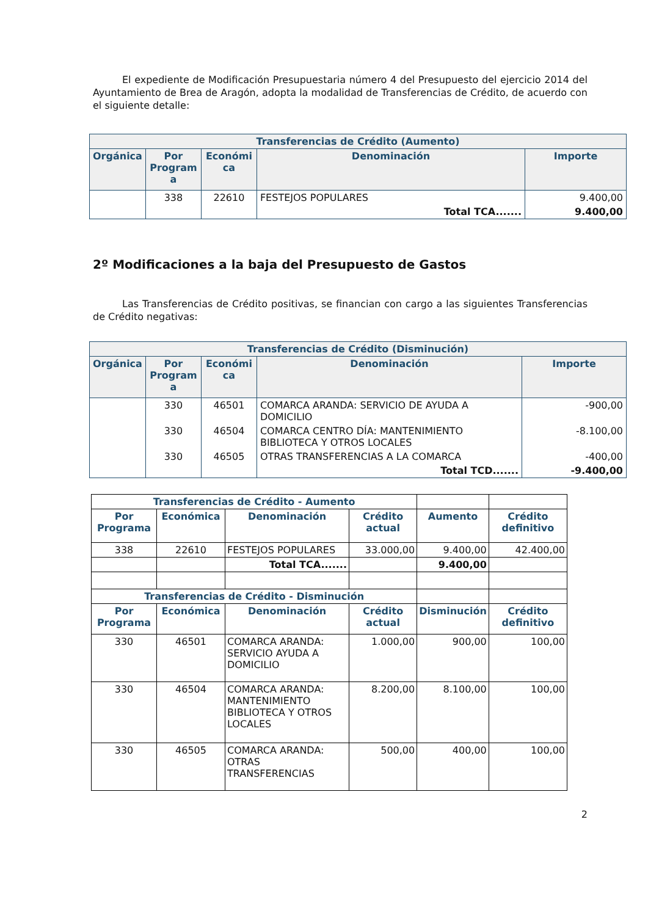El expediente de Modificación Presupuestaria número 4 del Presupuesto del ejercicio 2014 del Ayuntamiento de Brea de Aragón, adopta la modalidad de Transferencias de Crédito, de acuerdo con el siguiente detalle:
| Transferencias de Crédito (Aumento) | | | | |
| --- | --- | --- | --- | --- |
| Orgánica | Por Program a | Económi ca | Denominación | Importe |
| | 338 | 22610 | FESTEJOS POPULARES | 9.400,00 |
| | | | Total TCA....... | 9.400,00 |
2º Modificaciones a la baja del Presupuesto de Gastos
Las Transferencias de Crédito positivas, se financian con cargo a las siguientes Transferencias de Crédito negativas:
| Transferencias de Crédito (Disminución) | | | | |
| --- | --- | --- | --- | --- |
| Orgánica | Por Program a | Económi ca | Denominación | Importe |
| | 330 | 46501 | COMARCA ARANDA: SERVICIO DE AYUDA A DOMICILIO | -900,00 |
| | 330 | 46504 | COMARCA CENTRO DÍA: MANTENIMIENTO BIBLIOTECA Y OTROS LOCALES | -8.100,00 |
| | 330 | 46505 | OTRAS TRANSFERENCIAS A LA COMARCA | -400,00 |
| | | | Total TCD....... | -9.400,00 |
| Transferencias de Crédito - Aumento | | | | | |
| Por Programa | Económica | Denominación | Crédito actual | Aumento | Crédito definitivo |
| 338 | 22610 | FESTEJOS POPULARES | 33.000,00 | 9.400,00 | 42.400,00 |
| | | Total TCA....... | | 9.400,00 | |
| Transferencias de Crédito - Disminución | | | | | |
| Por Programa | Económica | Denominación | Crédito actual | Disminución | Crédito definitivo |
| 330 | 46501 | COMARCA ARANDA: SERVICIO AYUDA A DOMICILIO | 1.000,00 | 900,00 | 100,00 |
| 330 | 46504 | COMARCA ARANDA: MANTENIMIENTO BIBLIOTECA Y OTROS LOCALES | 8.200,00 | 8.100,00 | 100,00 |
| 330 | 46505 | COMARCA ARANDA: OTRAS TRANSFERENCIAS | 500,00 | 400,00 | 100,00 |
2